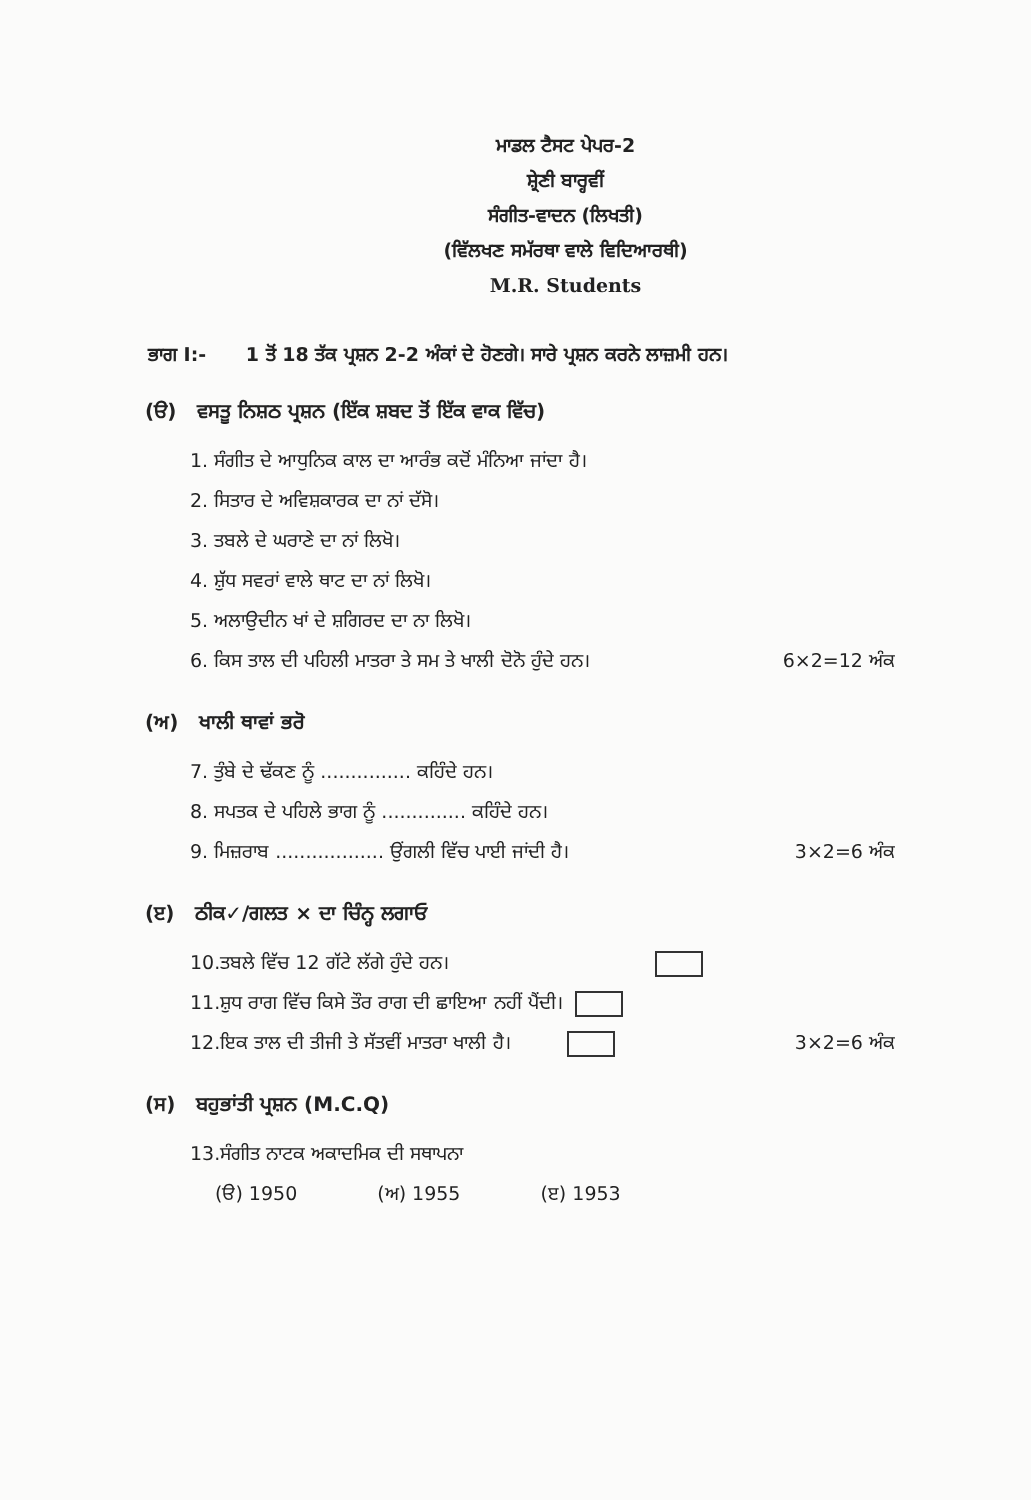ਮਾਡਲ ਟੈਸਟ ਪੇਪਰ-2
ਸ਼੍ਰੇਣੀ ਬਾਰ੍ਹਵੀਂ
ਸੰਗੀਤ-ਵਾਦਨ (ਲਿਖਤੀ)
(ਵਿੱਲਖਣ ਸਮੱਰਥਾ ਵਾਲੇ ਵਿਦਿਆਰਥੀ)
M.R. Students
ਭਾਗ I:- 1 ਤੋਂ 18 ਤੱਕ ਪ੍ਰਸ਼ਨ 2-2 ਅੰਕਾਂ ਦੇ ਹੋਣਗੇ। ਸਾਰੇ ਪ੍ਰਸ਼ਨ ਕਰਨੇ ਲਾਜ਼ਮੀ ਹਨ।
(ੳ) ਵਸਤੂ ਨਿਸ਼ਠ ਪ੍ਰਸ਼ਨ (ਇੱਕ ਸ਼ਬਦ ਤੋਂ ਇੱਕ ਵਾਕ ਵਿੱਚ)
1. ਸੰਗੀਤ ਦੇ ਆਧੁਨਿਕ ਕਾਲ ਦਾ ਆਰੰਭ ਕਦੋਂ ਮੰਨਿਆ ਜਾਂਦਾ ਹੈ।
2. ਸਿਤਾਰ ਦੇ ਅਵਿਸ਼ਕਾਰਕ ਦਾ ਨਾਂ ਦੱਸੋ।
3. ਤਬਲੇ ਦੇ ਘਰਾਣੇ ਦਾ ਨਾਂ ਲਿਖੋ।
4. ਸ਼ੁੱਧ ਸਵਰਾਂ ਵਾਲੇ ਥਾਟ ਦਾ ਨਾਂ ਲਿਖੋ।
5. ਅਲਾਉਦੀਨ ਖਾਂ ਦੇ ਸ਼ਗਿਰਦ ਦਾ ਨਾ ਲਿਖੋ।
6. ਕਿਸ ਤਾਲ ਦੀ ਪਹਿਲੀ ਮਾਤਰਾ ਤੇ ਸਮ ਤੇ ਖਾਲੀ ਦੋਨੋ ਹੁੰਦੇ ਹਨ। 6×2=12 ਅੰਕ
(ਅ) ਖਾਲੀ ਥਾਵਾਂ ਭਰੋ
7. ਤੁੰਬੇ ਦੇ ਢੱਕਣ ਨੂੰ ............... ਕਹਿੰਦੇ ਹਨ।
8. ਸਪਤਕ ਦੇ ਪਹਿਲੇ ਭਾਗ ਨੂੰ .............. ਕਹਿੰਦੇ ਹਨ।
9. ਮਿਜ਼ਰਾਬ .................. ਉਂਗਲੀ ਵਿੱਚ ਪਾਈ ਜਾਂਦੀ ਹੈ। 3×2=6 ਅੰਕ
(ੲ) ਠੀਕ✓/ਗਲਤ × ਦਾ ਚਿੰਨ੍ਹ ਲਗਾਓ
10.ਤਬਲੇ ਵਿੱਚ 12 ਗੱਟੇ ਲੱਗੇ ਹੁੰਦੇ ਹਨ।
11.ਸ਼ੁਧ ਰਾਗ ਵਿੱਚ ਕਿਸੇ ਤੌਰ ਰਾਗ ਦੀ ਛਾਇਆ ਨਹੀਂ ਪੈਂਦੀ।
12.ਇਕ ਤਾਲ ਦੀ ਤੀਜੀ ਤੇ ਸੱਤਵੀਂ ਮਾਤਰਾ ਖਾਲੀ ਹੈ। 3×2=6 ਅੰਕ
(ਸ) ਬਹੁਭਾਂਤੀ ਪ੍ਰਸ਼ਨ (M.C.Q)
13.ਸੰਗੀਤ ਨਾਟਕ ਅਕਾਦਮਿਕ ਦੀ ਸਥਾਪਨਾ
(ੳ) 1950 (ਅ) 1955 (ੲ) 1953